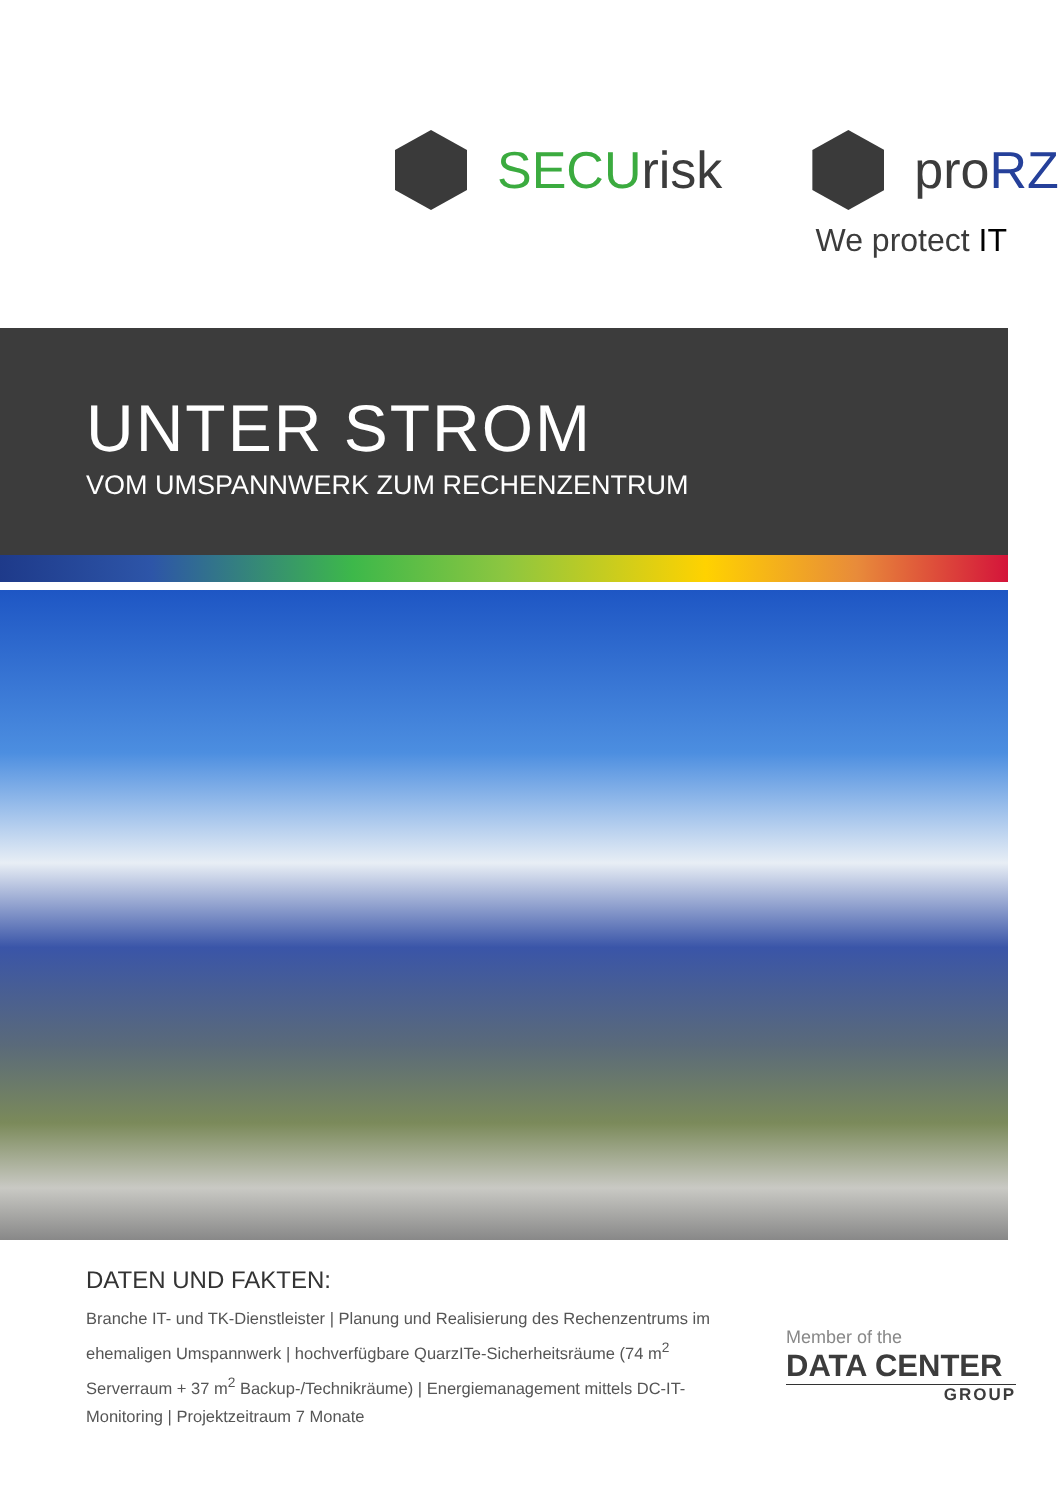SECUrisk proRZ
We protect IT
UNTER STROM
VOM UMSPANNWERK ZUM RECHENZENTRUM
DATEN UND FAKTEN:
Branche IT- und TK-Dienstleister | Planung und Realisierung des Rechenzentrums im ehemaligen Umspannwerk | hochverfügbare QuarzITe-Sicherheitsräume (74 m<sup>2</sup> Serverraum + 37 m<sup>2</sup> Backup-/Technikräume) | Energiemanagement mittels DC-IT-Monitoring | Projektzeitraum 7 Monate
Member of the
DATA CENTER
GROUP